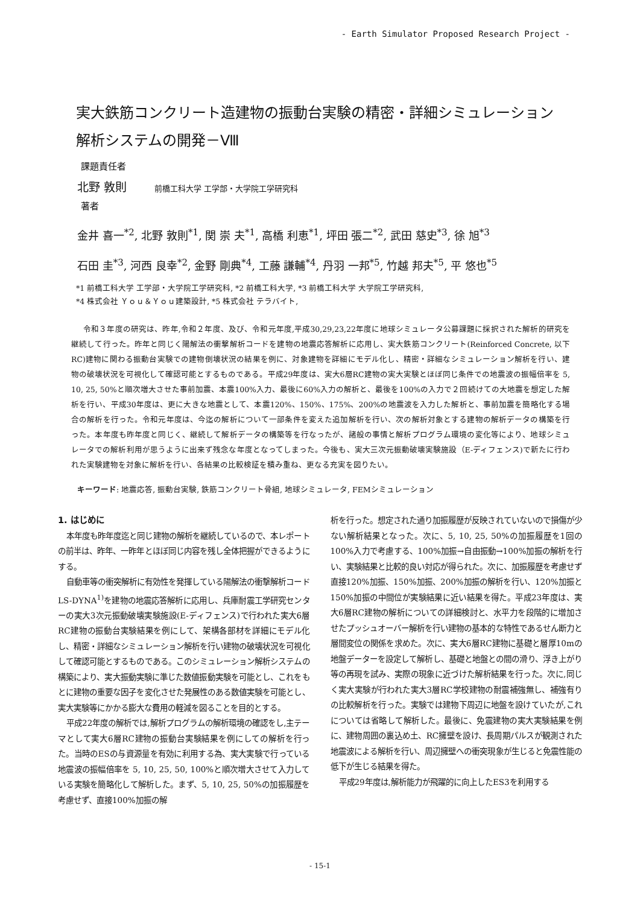- Earth Simulator Proposed Research Project -
実大鉄筋コンクリート造建物の振動台実験の精密・詳細シミュレーション
解析システムの開発－Ⅷ
課題責任者
北野 敦則 前橋工科大学 工学部・大学院工学研究科
著者
金井 喜一<sup>*2</sup>, 北野 敦則<sup>*1</sup>, 関 崇 夫<sup>*1</sup>, 高橋 利恵<sup>*1</sup>, 坪田 張二<sup>*2</sup>, 武田 慈史<sup>*3</sup>, 徐 旭<sup>*3</sup>
石田 圭<sup>*3</sup>, 河西 良幸<sup>*2</sup>, 金野 剛典<sup>*4</sup>, 工藤 謙輔<sup>*4</sup>, 丹羽 一邦<sup>*5</sup>, 竹越 邦夫<sup>*5</sup>, 平 悠也<sup>*5</sup>
*1 前橋工科大学 工学部・大学院工学研究科, *2 前橋工科大学, *3 前橋工科大学 大学院工学研究科,
*4 株式会社 Ｙｏｕ＆Ｙｏｕ建築設計, *5 株式会社 テラバイト,
令和３年度の研究は、昨年,令和２年度、及び、令和元年度,平成30,29,23,22年度に地球シミュレータ公募課題に採択された解析的研究を継続して行った。昨年と同じく陽解法の衝撃解析コードを建物の地震応答解析に応用し、実大鉄筋コンクリート(Reinforced Concrete, 以下RC)建物に関わる振動台実験での建物倒壊状況の結果を例に、対象建物を詳細にモデル化し、精密・詳細なシミュレーション解析を行い、建物の破壊状況を可視化して確認可能とするものである。平成29年度は、実大6層RC建物の実大実験とほぼ同じ条件での地震波の振幅倍率を 5, 10, 25, 50%と順次増大させた事前加震、本震100%入力、最後に60%入力の解析と、最後を100%の入力で２回続けての大地震を想定した解析を行い、平成30年度は、更に大きな地震として、本震120%、150%、175%、200%の地震波を入力した解析と、事前加震を簡略化する場合の解析を行った。令和元年度は、今迄の解析について一部条件を変えた追加解析を行い、次の解析対象とする建物の解析データの構築を行った。本年度も昨年度と同じく、継続して解析データの構築等を行なったが、諸般の事情と解析プログラム環境の変化等により、地球シミュレータでの解析利用が思うように出来ず残念な年度となってしまった。今後も、実大三次元振動破壊実験施設（E-ディフェンス)で新たに行われた実験建物を対象に解析を行い、各結果の比較検証を積み重ね、更なる充実を図りたい。
キーワード: 地震応答, 振動台実験, 鉄筋コンクリート骨組, 地球シミュレータ, FEMシミュレーション
1. はじめに
本年度も昨年度迄と同じ建物の解析を継続しているので、本レポートの前半は、昨年、一昨年とほぼ同じ内容を残し全体把握ができるようにする。
自動車等の衝突解析に有効性を発揮している陽解法の衝撃解析コードLS-DYNA<sup>1)</sup>を建物の地震応答解析に応用し、兵庫耐震工学研究センターの実大3次元振動破壊実験施設(E-ディフェンス)で行われた実大6層RC建物の振動台実験結果を例にして、架構各部材を詳細にモデル化し、精密・詳細なシミュレーション解析を行い建物の破壊状況を可視化して確認可能とするものである。このシミュレーション解析システムの構築により、実大振動実験に準じた数値振動実験を可能とし、これをもとに建物の重要な因子を変化させた発展性のある数値実験を可能とし、実大実験等にかかる膨大な費用の軽減を図ることを目的とする。
平成22年度の解析では,解析プログラムの解析環境の確認をし,主テーマとして実大6層RC建物の振動台実験結果を例にしての解析を行った。当時のESの与資源量を有効に利用する為、実大実験で行っている地震波の振幅倍率を 5, 10, 25, 50, 100%と順次増大させて入力している実験を簡略化して解析した。まず、5, 10, 25, 50%の加振履歴を考慮せず、直接100%加振の解
析を行った。想定された通り加振履歴が反映されていないので損傷が少ない解析結果となった。次に、5, 10, 25, 50%の加振履歴を1回の100%入力で考慮する、100%加振→自由振動→100%加振の解析を行い、実験結果と比較的良い対応が得られた。次に、加振履歴を考慮せず直接120%加振、150%加振、200%加振の解析を行い、120%加振と150%加振の中間位が実験結果に近い結果を得た。平成23年度は、実大6層RC建物の解析についての詳細検討と、水平力を段階的に増加させたプッシュオーバー解析を行い建物の基本的な特性であるせん断力と層間変位の関係を求めた。次に、実大6層RC建物に基礎と層厚10mの地盤データーを設定して解析し、基礎と地盤との間の滑り、浮き上がり等の再現を試み、実際の現象に近づけた解析結果を行った。次に,同じく実大実験が行われた実大3層RC学校建物の耐震補強無し、補強有りの比較解析を行った。実験では建物下周辺に地盤を設けていたが,これについては省略して解析した。最後に、免震建物の実大実験結果を例に、建物周囲の裏込め土、RC擁壁を設け、長周期パルスが観測された地震波による解析を行い、周辺擁壁への衝突現象が生じると免震性能の低下が生じる結果を得た。
平成29年度は,解析能力が飛躍的に向上したES3を利用する
- 15-1